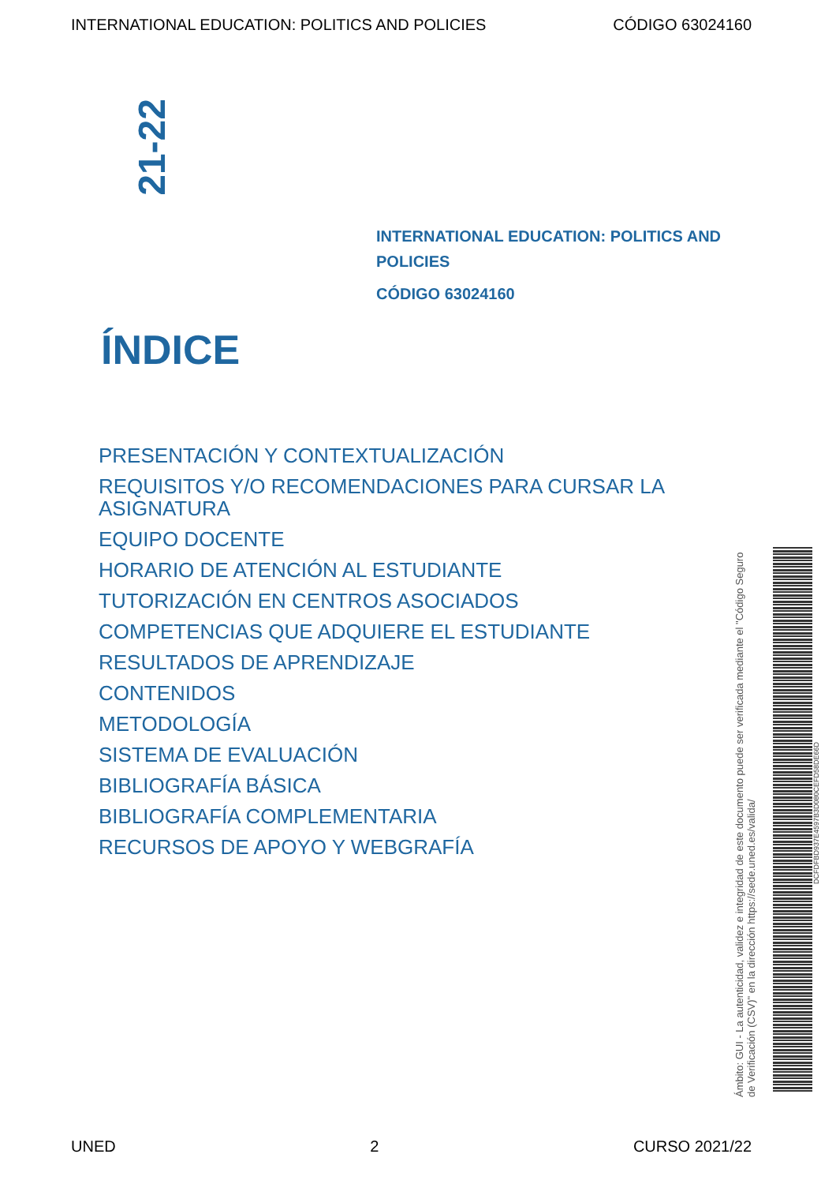INTERNATIONAL EDUCATION: POLITICS AND POLICIES CÓDIGO 63024160
21-22
INTERNATIONAL EDUCATION: POLITICS AND POLICIES
CÓDIGO 63024160
ÍNDICE
PRESENTACIÓN Y CONTEXTUALIZACIÓN
REQUISITOS Y/O RECOMENDACIONES PARA CURSAR LA ASIGNATURA
EQUIPO DOCENTE
HORARIO DE ATENCIÓN AL ESTUDIANTE
TUTORIZACIÓN EN CENTROS ASOCIADOS
COMPETENCIAS QUE ADQUIERE EL ESTUDIANTE
RESULTADOS DE APRENDIZAJE
CONTENIDOS
METODOLOGÍA
SISTEMA DE EVALUACIÓN
BIBLIOGRAFÍA BÁSICA
BIBLIOGRAFÍA COMPLEMENTARIA
RECURSOS DE APOYO Y WEBGRAFÍA
Ámbito: GUI - La autenticidad, validez e integridad de este documento puede ser verificada mediante el "Código Seguro de Verificación (CSV)" en la dirección https://sede.uned.es/valida/
DCFDFBD937E4597B3D080CEFD58DE66D
UNED 2 CURSO 2021/22